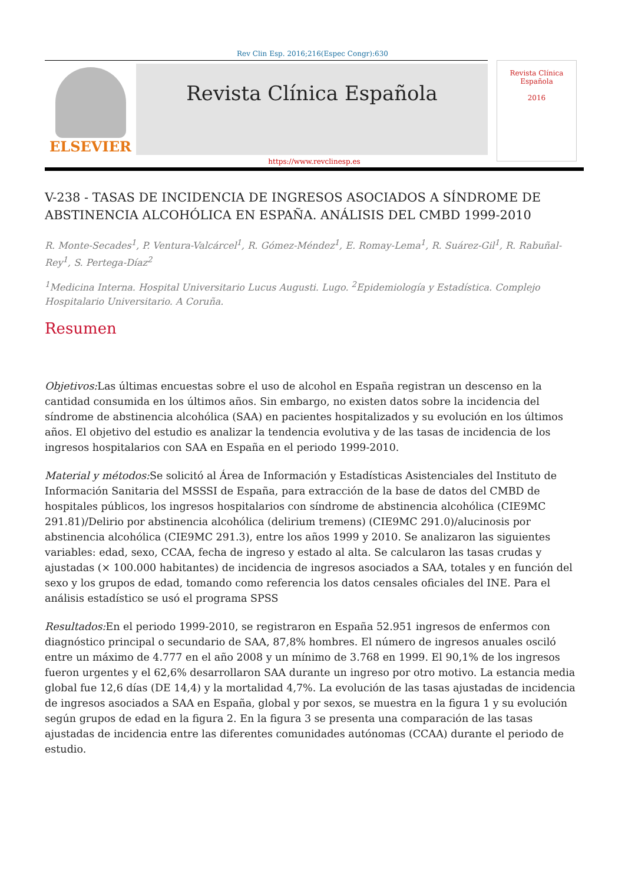Rev Clin Esp. 2016;216(Espec Congr):630
ELSEVIER
Revista Clínica Española
Revista Clínica
Española
2016
https://www.revclinesp.es
V-238 - TASAS DE INCIDENCIA DE INGRESOS ASOCIADOS A SÍNDROME DE ABSTINENCIA ALCOHÓLICA EN ESPAÑA. ANÁLISIS DEL CMBD 1999-2010
R. Monte-Secades<sup>1</sup>, P. Ventura-Valcárcel<sup>1</sup>, R. Gómez-Méndez<sup>1</sup>, E. Romay-Lema<sup>1</sup>, R. Suárez-Gil<sup>1</sup>, R. Rabuñal-Rey<sup>1</sup>, S. Pertega-Díaz<sup>2</sup>
<sup>1</sup> Medicina Interna. Hospital Universitario Lucus Augusti. Lugo. <sup>2</sup>Epidemiología y Estadística. Complejo Hospitalario Universitario. A Coruña.
Resumen
Objetivos: Las últimas encuestas sobre el uso de alcohol en España registran un descenso en la cantidad consumida en los últimos años. Sin embargo, no existen datos sobre la incidencia del síndrome de abstinencia alcohólica (SAA) en pacientes hospitalizados y su evolución en los últimos años. El objetivo del estudio es analizar la tendencia evolutiva y de las tasas de incidencia de los ingresos hospitalarios con SAA en España en el periodo 1999-2010.
Material y métodos: Se solicitó al Área de Información y Estadísticas Asistenciales del Instituto de Información Sanitaria del MSSSI de España, para extracción de la base de datos del CMBD de hospitales públicos, los ingresos hospitalarios con síndrome de abstinencia alcohólica (CIE9MC 291.81)/Delirio por abstinencia alcohólica (delirium tremens) (CIE9MC 291.0)/alucinosis por abstinencia alcohólica (CIE9MC 291.3), entre los años 1999 y 2010. Se analizaron las siguientes variables: edad, sexo, CCAA, fecha de ingreso y estado al alta. Se calcularon las tasas crudas y ajustadas (× 100.000 habitantes) de incidencia de ingresos asociados a SAA, totales y en función del sexo y los grupos de edad, tomando como referencia los datos censales oficiales del INE. Para el análisis estadístico se usó el programa SPSS
Resultados: En el periodo 1999-2010, se registraron en España 52.951 ingresos de enfermos con diagnóstico principal o secundario de SAA, 87,8% hombres. El número de ingresos anuales osciló entre un máximo de 4.777 en el año 2008 y un mínimo de 3.768 en 1999. El 90,1% de los ingresos fueron urgentes y el 62,6% desarrollaron SAA durante un ingreso por otro motivo. La estancia media global fue 12,6 días (DE 14,4) y la mortalidad 4,7%. La evolución de las tasas ajustadas de incidencia de ingresos asociados a SAA en España, global y por sexos, se muestra en la figura 1 y su evolución según grupos de edad en la figura 2. En la figura 3 se presenta una comparación de las tasas ajustadas de incidencia entre las diferentes comunidades autónomas (CCAA) durante el periodo de estudio.